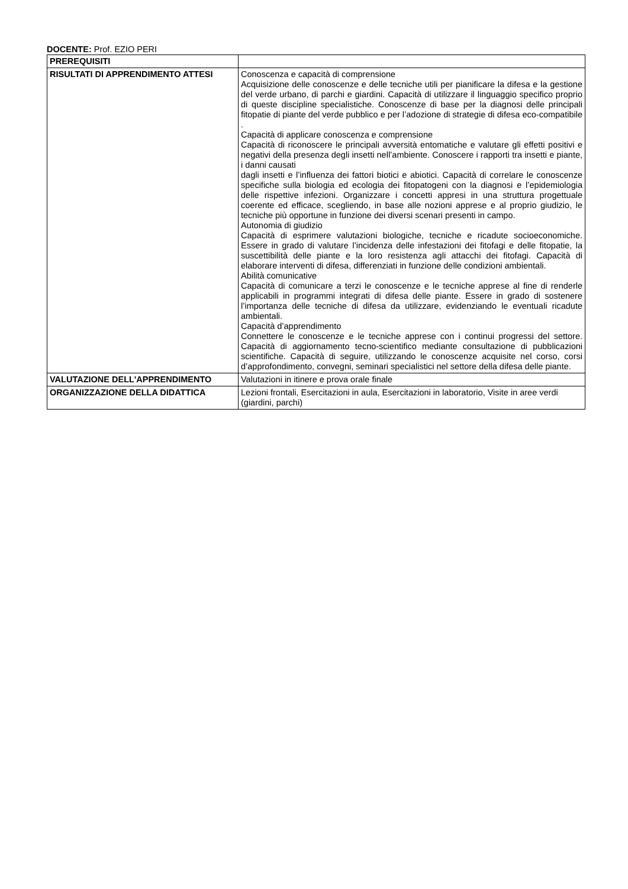DOCENTE: Prof. EZIO PERI
| PREREQUISITI | |
| RISULTATI DI APPRENDIMENTO ATTESI | Conoscenza e capacità di comprensione Acquisizione delle conoscenze e delle tecniche utili per pianificare la difesa e la gestione del verde urbano, di parchi e giardini. Capacità di utilizzare il linguaggio specifico proprio di queste discipline specialistiche. Conoscenze di base per la diagnosi delle principali fitopatie di piante del verde pubblico e per l’adozione di strategie di difesa eco-compatibile . Capacità di applicare conoscenza e comprensione Capacità di riconoscere le principali avversità entomatiche e valutare gli effetti positivi e negativi della presenza degli insetti nell’ambiente. Conoscere i rapporti tra insetti e piante, i danni causati dagli insetti e l’influenza dei fattori biotici e abiotici. Capacità di correlare le conoscenze specifiche sulla biologia ed ecologia dei fitopatogeni con la diagnosi e l’epidemiologia delle rispettive infezioni. Organizzare i concetti appresi in una struttura progettuale coerente ed efficace, scegliendo, in base alle nozioni apprese e al proprio giudizio, le tecniche più opportune in funzione dei diversi scenari presenti in campo. Autonomia di giudizio Capacità di esprimere valutazioni biologiche, tecniche e ricadute socioeconomiche. Essere in grado di valutare l’incidenza delle infestazioni dei fitofagi e delle fitopatie, la suscettibilità delle piante e la loro resistenza agli attacchi dei fitofagi. Capacità di elaborare interventi di difesa, differenziati in funzione delle condizioni ambientali. Abilità comunicative Capacità di comunicare a terzi le conoscenze e le tecniche apprese al fine di renderle applicabili in programmi integrati di difesa delle piante. Essere in grado di sostenere l’importanza delle tecniche di difesa da utilizzare, evidenziando le eventuali ricadute ambientali. Capacità d’apprendimento Connettere le conoscenze e le tecniche apprese con i continui progressi del settore. Capacità di aggiornamento tecno-scientifico mediante consultazione di pubblicazioni scientifiche. Capacità di seguire, utilizzando le conoscenze acquisite nel corso, corsi d’approfondimento, convegni, seminari specialistici nel settore della difesa delle piante. |
| VALUTAZIONE DELL'APPRENDIMENTO | Valutazioni in itinere e prova orale finale |
| ORGANIZZAZIONE DELLA DIDATTICA | Lezioni frontali, Esercitazioni in aula, Esercitazioni in laboratorio, Visite in aree verdi (giardini, parchi) |